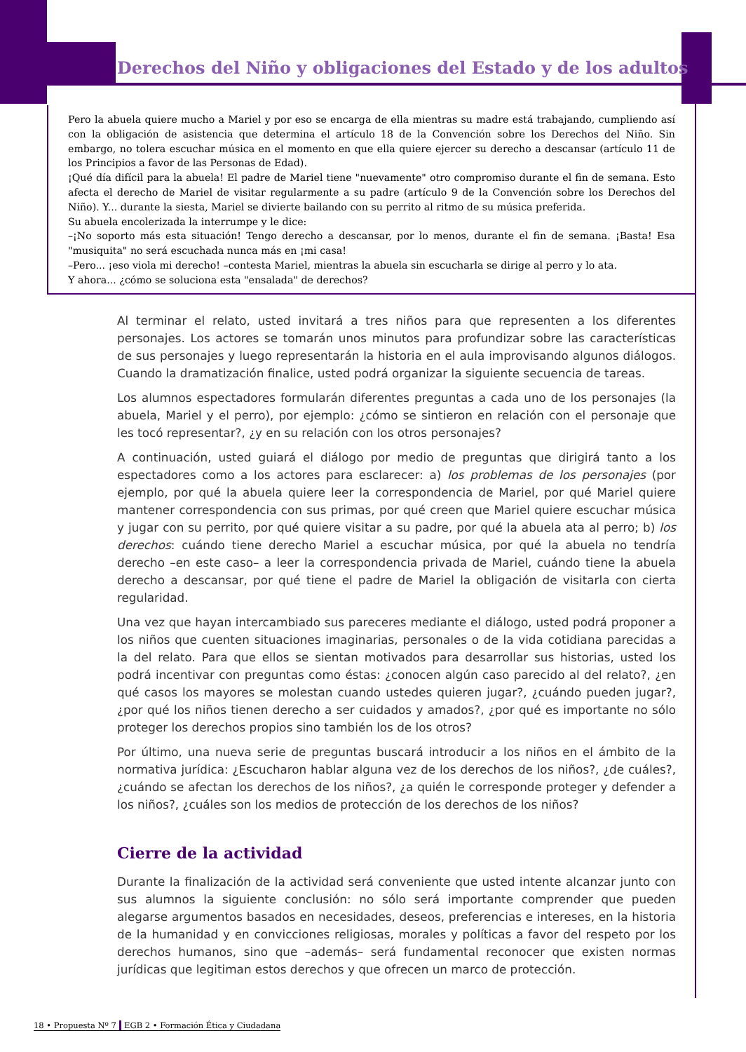Derechos del Niño y obligaciones del Estado y de los adultos
Pero la abuela quiere mucho a Mariel y por eso se encarga de ella mientras su madre está trabajando, cumpliendo así con la obligación de asistencia que determina el artículo 18 de la Convención sobre los Derechos del Niño. Sin embargo, no tolera escuchar música en el momento en que ella quiere ejercer su derecho a descansar (artículo 11 de los Principios a favor de las Personas de Edad).
¡Qué día difícil para la abuela! El padre de Mariel tiene "nuevamente" otro compromiso durante el fin de semana. Esto afecta el derecho de Mariel de visitar regularmente a su padre (artículo 9 de la Convención sobre los Derechos del Niño). Y... durante la siesta, Mariel se divierte bailando con su perrito al ritmo de su música preferida.
Su abuela encolerizada la interrumpe y le dice:
–¡No soporto más esta situación! Tengo derecho a descansar, por lo menos, durante el fin de semana. ¡Basta! Esa "musiquita" no será escuchada nunca más en ¡mi casa!
–Pero... ¡eso viola mi derecho! –contesta Mariel, mientras la abuela sin escucharla se dirige al perro y lo ata.
Y ahora... ¿cómo se soluciona esta "ensalada" de derechos?
Al terminar el relato, usted invitará a tres niños para que representen a los diferentes personajes. Los actores se tomarán unos minutos para profundizar sobre las características de sus personajes y luego representarán la historia en el aula improvisando algunos diálogos. Cuando la dramatización finalice, usted podrá organizar la siguiente secuencia de tareas.
Los alumnos espectadores formularán diferentes preguntas a cada uno de los personajes (la abuela, Mariel y el perro), por ejemplo: ¿cómo se sintieron en relación con el personaje que les tocó representar?, ¿y en su relación con los otros personajes?
A continuación, usted guiará el diálogo por medio de preguntas que dirigirá tanto a los espectadores como a los actores para esclarecer: a) los problemas de los personajes (por ejemplo, por qué la abuela quiere leer la correspondencia de Mariel, por qué Mariel quiere mantener correspondencia con sus primas, por qué creen que Mariel quiere escuchar música y jugar con su perrito, por qué quiere visitar a su padre, por qué la abuela ata al perro; b) los derechos: cuándo tiene derecho Mariel a escuchar música, por qué la abuela no tendría derecho –en este caso– a leer la correspondencia privada de Mariel, cuándo tiene la abuela derecho a descansar, por qué tiene el padre de Mariel la obligación de visitarla con cierta regularidad.
Una vez que hayan intercambiado sus pareceres mediante el diálogo, usted podrá proponer a los niños que cuenten situaciones imaginarias, personales o de la vida cotidiana parecidas a la del relato. Para que ellos se sientan motivados para desarrollar sus historias, usted los podrá incentivar con preguntas como éstas: ¿conocen algún caso parecido al del relato?, ¿en qué casos los mayores se molestan cuando ustedes quieren jugar?, ¿cuándo pueden jugar?, ¿por qué los niños tienen derecho a ser cuidados y amados?, ¿por qué es importante no sólo proteger los derechos propios sino también los de los otros?
Por último, una nueva serie de preguntas buscará introducir a los niños en el ámbito de la normativa jurídica: ¿Escucharon hablar alguna vez de los derechos de los niños?, ¿de cuáles?, ¿cuándo se afectan los derechos de los niños?, ¿a quién le corresponde proteger y defender a los niños?, ¿cuáles son los medios de protección de los derechos de los niños?
Cierre de la actividad
Durante la finalización de la actividad será conveniente que usted intente alcanzar junto con sus alumnos la siguiente conclusión: no sólo será importante comprender que pueden alegarse argumentos basados en necesidades, deseos, preferencias e intereses, en la historia de la humanidad y en convicciones religiosas, morales y políticas a favor del respeto por los derechos humanos, sino que –además– será fundamental reconocer que existen normas jurídicas que legitiman estos derechos y que ofrecen un marco de protección.
18 • Propuesta Nº 7 | EGB 2 • Formación Ética y Ciudadana